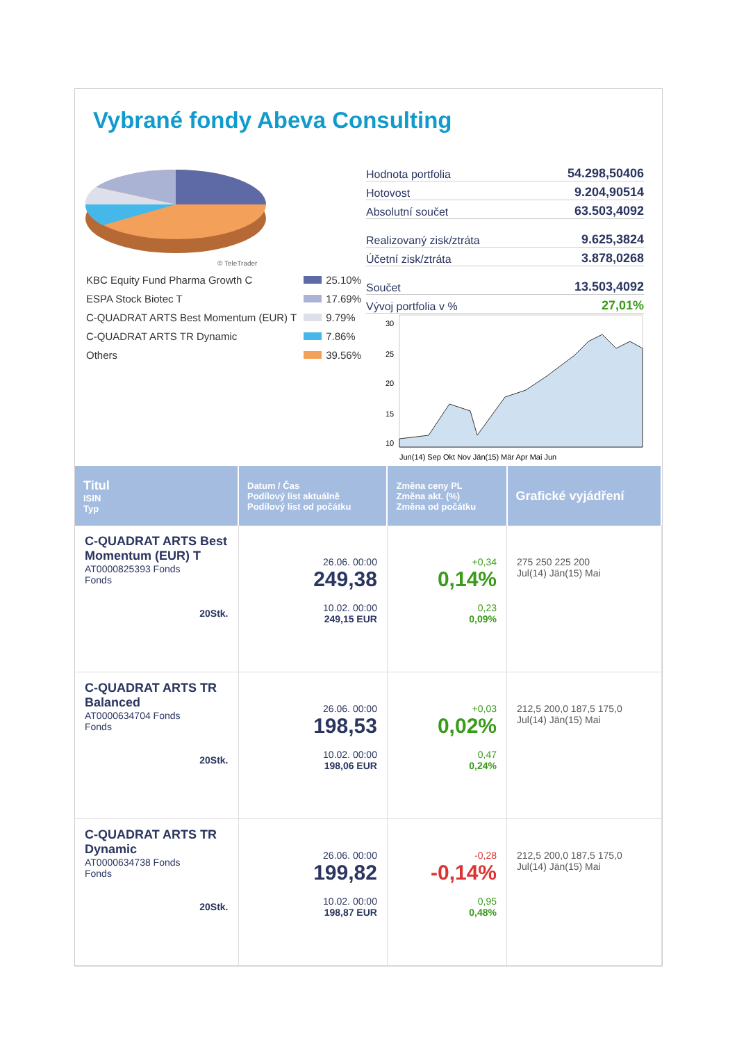Vybrané fondy Abeva Consulting
© TeleTrader
| KBC Equity Fund Pharma Growth C | 25.10% |
| ESPA Stock Biotec T | 17.69% |
| C-QUADRAT ARTS Best Momentum (EUR) T | 9.79% |
| C-QUADRAT ARTS TR Dynamic | 7.86% |
| Others | 39.56% |
Hodnota portfolia 54.298,50406
Hotovost 9.204,90514
Absolutní součet 63.503,4092
Realizovaný zisk/ztráta 9.625,3824
Účetní zisk/ztráta 3.878,0268
Součet 13.503,4092
Vývoj portfolia v % 27,01%
30
25
20
15
10
Jun(14) Sep Okt Nov Jän(15) Mär Apr Mai Jun
| Titul ISIN Typ | Datum / Čas Podílový list aktuálně Podílový list od počátku | Změna ceny PL Změna akt. (%) Změna od počátku | Grafické vyjádření |
| --- | --- | --- | --- |
| C-QUADRAT ARTS Best Momentum (EUR) T AT0000825393 Fonds Fonds 20Stk. | 26.06. 00:00 249,38 10.02. 00:00 249,15 EUR | +0,34 0,14% 0,23 0,09% | 275 250 225 200 Jul(14) Jän(15) Mai |
| C-QUADRAT ARTS TR Balanced AT0000634704 Fonds Fonds 20Stk. | 26.06. 00:00 198,53 10.02. 00:00 198,06 EUR | +0,03 0,02% 0,47 0,24% | 212,5 200,0 187,5 175,0 Jul(14) Jän(15) Mai |
| C-QUADRAT ARTS TR Dynamic AT0000634738 Fonds Fonds 20Stk. | 26.06. 00:00 199,82 10.02. 00:00 198,87 EUR | -0,28 -0,14% 0,95 0,48% | 212,5 200,0 187,5 175,0 Jul(14) Jän(15) Mai |